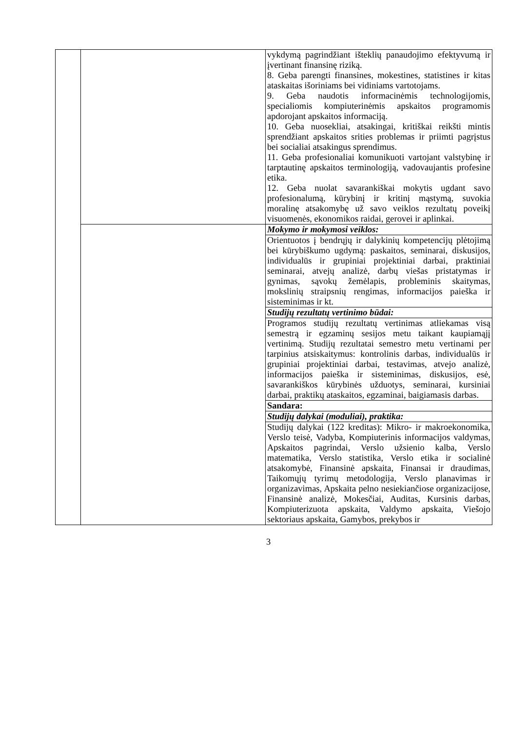| | | vykdymą pagrindžiant išteklių panaudojimo efektyvumą ir įvertinant finansinę riziką. 8. Geba parengti finansines, mokestines, statistines ir kitas ataskaitas išoriniams bei vidiniams vartotojams. 9. Geba naudotis informacinėmis technologijomis, specialiomis kompiuterinėmis apskaitos programomis apdorojant apskaitos informaciją. 10. Geba nuosekliai, atsakingai, kritiškai reikšti mintis sprendžiant apskaitos srities problemas ir priimti pagrįstus bei socialiai atsakingus sprendimus. 11. Geba profesionaliai komunikuoti vartojant valstybinę ir tarptautinę apskaitos terminologiją, vadovaujantis profesine etika. 12. Geba nuolat savarankiškai mokytis ugdant savo profesionalumą, kūrybinį ir kritinį mąstymą, suvokia moralinę atsakomybę už savo veiklos rezultatų poveikį visuomenės, ekonomikos raidai, gerovei ir aplinkai. |
| | | Mokymo ir mokymosi veiklos: |
| | | Orientuotos į bendrųjų ir dalykinių kompetencijų plėtojimą bei kūrybiškumo ugdymą: paskaitos, seminarai, diskusijos, individualūs ir grupiniai projektiniai darbai, praktiniai seminarai, atvejų analizė, darbų viešas pristatymas ir gynimas, sąvokų žemėlapis, probleminis skaitymas, mokslinių straipsnių rengimas, informacijos paieška ir sisteminimas ir kt. |
| | | Studijų rezultatų vertinimo būdai: |
| | | Programos studijų rezultatų vertinimas atliekamas visą semestrą ir egzaminų sesijos metu taikant kaupiamąjį vertinimą. Studijų rezultatai semestro metu vertinami per tarpinius atsiskaitymus: kontrolinis darbas, individualūs ir grupiniai projektiniai darbai, testavimas, atvejo analizė, informacijos paieška ir sisteminimas, diskusijos, esė, savarankiškos kūrybinės užduotys, seminarai, kursiniai darbai, praktikų ataskaitos, egzaminai, baigiamasis darbas. |
| | | Sandara: |
| | | Studijų dalykai (moduliai), praktika: |
| | | Studijų dalykai (122 kreditas): Mikro- ir makroekonomika, Verslo teisė, Vadyba, Kompiuterinis informacijos valdymas, Apskaitos pagrindai, Verslo užsienio kalba, Verslo matematika, Verslo statistika, Verslo etika ir socialinė atsakomybė, Finansinė apskaita, Finansai ir draudimas, Taikomųjų tyrimų metodologija, Verslo planavimas ir organizavimas, Apskaita pelno nesiekiančiose organizacijose, Finansinė analizė, Mokesčiai, Auditas, Kursinis darbas, Kompiuterizuota apskaita, Valdymo apskaita, Viešojo sektoriaus apskaita, Gamybos, prekybos ir |
3